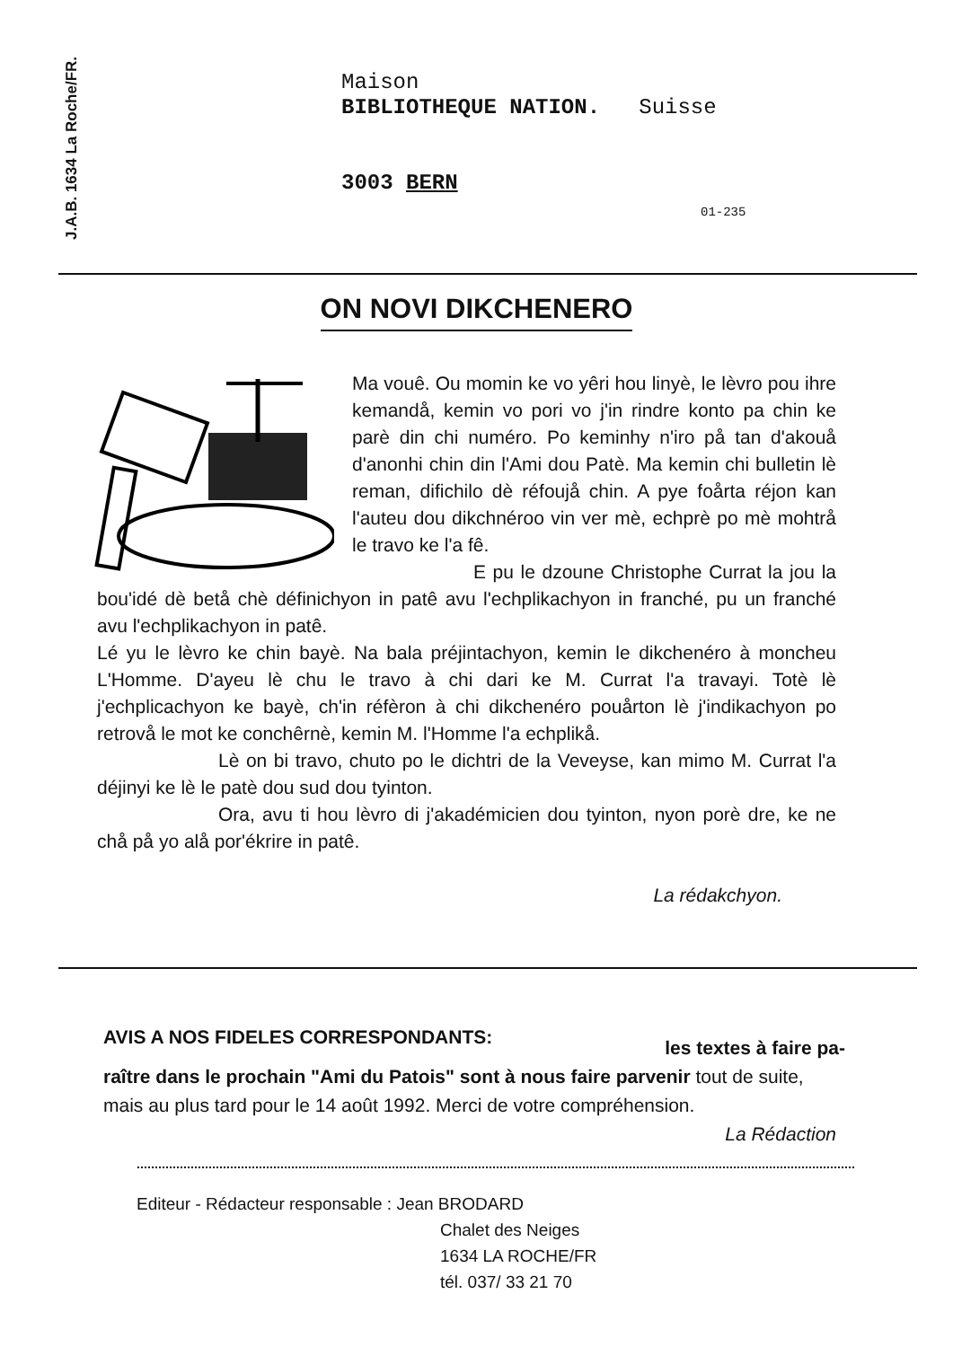J.A.B. 1634 La Roche/FR.
Maison
BIBLIOTHEQUE NATION. Suisse
3003 BERN
01-235
ON NOVI DIKCHENERO
Ma vouê. Ou momin ke vo yêri hou linyè, le lèvro pou ihre kemandå, kemin vo pori vo j'in rindre konto pa chin ke parè din chi numéro. Po keminhy n'iro på tan d'akouå d'anonhi chin din l'Ami dou Patè. Ma kemin chi bulletin lè reman, difichilo dè réfoujå chin. A pye foårta réjon kan l'auteu dou dikchnéroo vin ver mè, echprè po mè mohtrå le travo ke l'a fê.
E pu le dzoune Christophe Currat la jou la bou'idé dè betå chè définichyon in patê avu l'echplikachyon in franché, pu un franché avu l'echplikachyon in patê.
Lé yu le lèvro ke chin bayè. Na bala préjintachyon, kemin le dikchenéro à moncheu L'Homme. D'ayeu lè chu le travo à chi dari ke M. Currat l'a travayi. Totè lè j'echplicachyon ke bayè, ch'in réfèron à chi dikchenéro pouårton lè j'indikachyon po retrovå le mot ke conchêrnè, kemin M. l'Homme l'a echplikå.
Lè on bi travo, chuto po le dichtri de la Veveyse, kan mimo M. Currat l'a déjinyi ke lè le patè dou sud dou tyinton.
Ora, avu ti hou lèvro di j'akadémicien dou tyinton, nyon porè dre, ke ne chå på yo alå por'ékrire in patê.
La rédakchyon.
AVIS A NOS FIDELES CORRESPONDANTS: les textes à faire pa-
raître dans le prochain "Ami du Patois" sont à nous faire parvenir tout de suite, mais au plus tard pour le 14 août 1992. Merci de votre compréhension.
La Rédaction
Editeur - Rédacteur responsable : Jean BRODARD
Chalet des Neiges
1634 LA ROCHE/FR
tél. 037/ 33 21 70